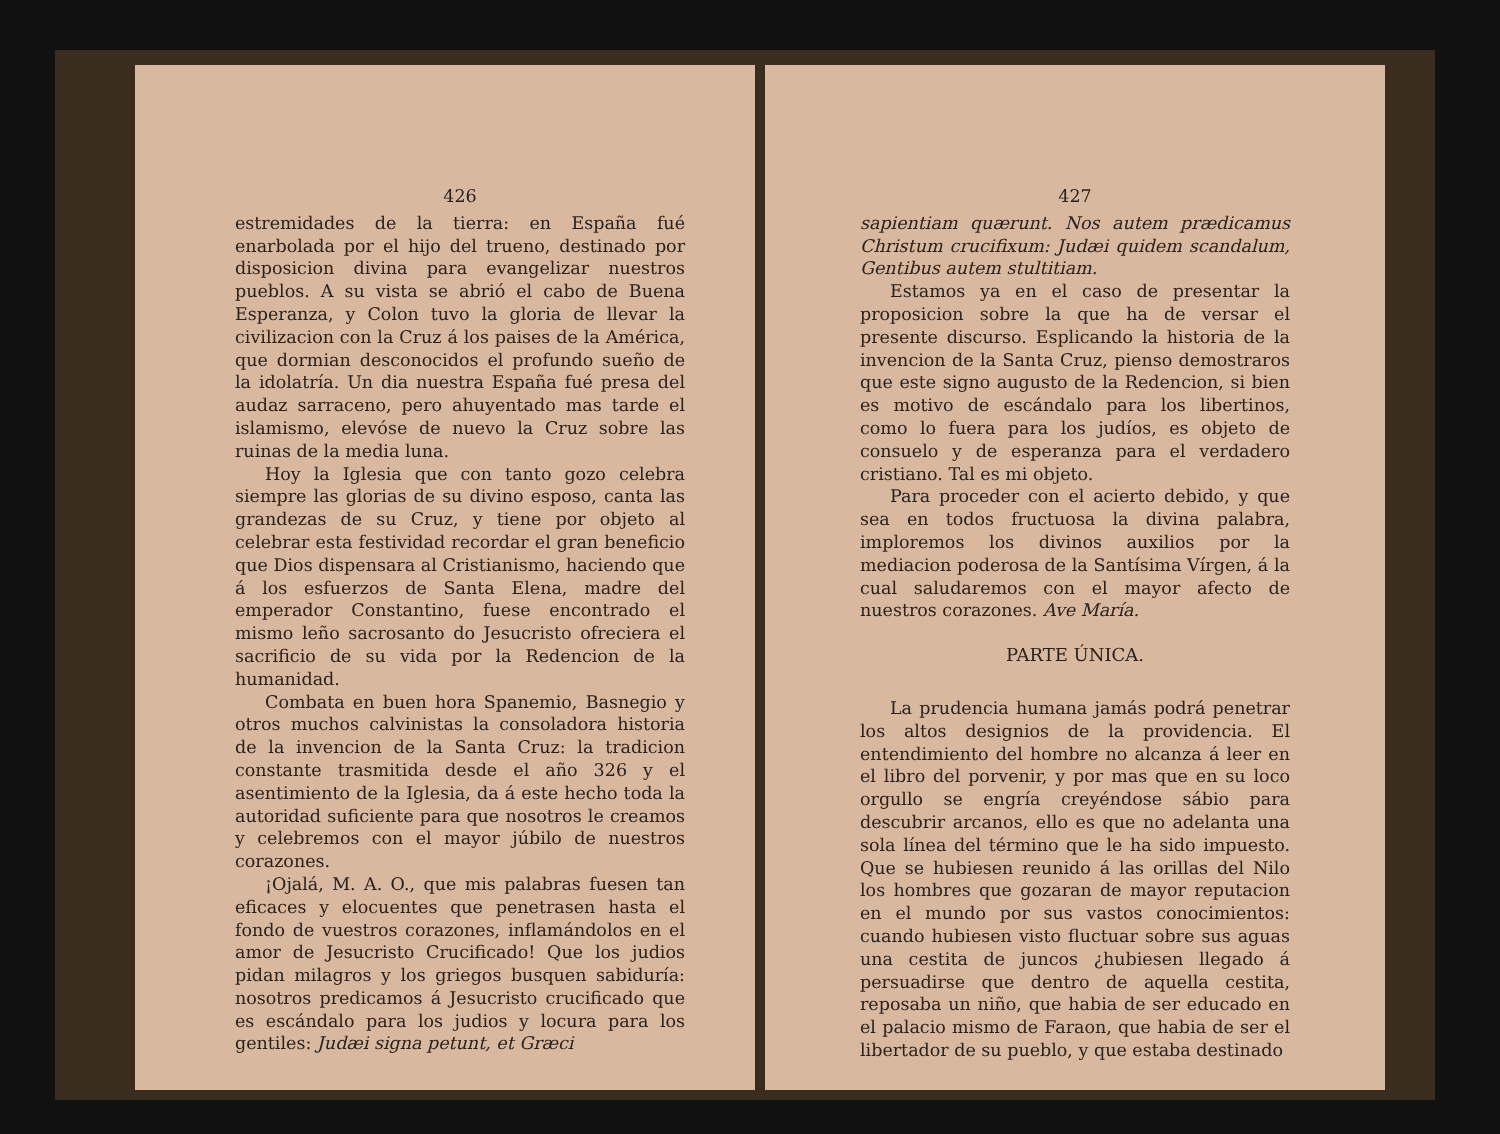426
estremidades de la tierra: en España fué enarbolada por el hijo del trueno, destinado por disposicion divina para evangelizar nuestros pueblos. A su vista se abrió el cabo de Buena Esperanza, y Colon tuvo la gloria de llevar la civilizacion con la Cruz á los paises de la América, que dormian desconocidos el profundo sueño de la idolatría. Un dia nuestra España fué presa del audaz sarraceno, pero ahuyentado mas tarde el islamismo, elevóse de nuevo la Cruz sobre las ruinas de la media luna.
Hoy la Iglesia que con tanto gozo celebra siempre las glorias de su divino esposo, canta las grandezas de su Cruz, y tiene por objeto al celebrar esta festividad recordar el gran beneficio que Dios dispensara al Cristianismo, haciendo que á los esfuerzos de Santa Elena, madre del emperador Constantino, fuese encontrado el mismo leño sacrosanto do Jesucristo ofreciera el sacrificio de su vida por la Redencion de la humanidad.
Combata en buen hora Spanemio, Basnegio y otros muchos calvinistas la consoladora historia de la invencion de la Santa Cruz: la tradicion constante trasmitida desde el año 326 y el asentimiento de la Iglesia, da á este hecho toda la autoridad suficiente para que nosotros le creamos y celebremos con el mayor júbilo de nuestros corazones.
¡Ojalá, M. A. O., que mis palabras fuesen tan eficaces y elocuentes que penetrasen hasta el fondo de vuestros corazones, inflamándolos en el amor de Jesucristo Crucificado! Que los judios pidan milagros y los griegos busquen sabiduría: nosotros predicamos á Jesucristo crucificado que es escándalo para los judios y locura para los gentiles: Judæi signa petunt, et Græci
427
sapientiam quærunt. Nos autem prædicamus Christum crucifixum: Judæi quidem scandalum, Gentibus autem stultitiam.
Estamos ya en el caso de presentar la proposicion sobre la que ha de versar el presente discurso. Esplicando la historia de la invencion de la Santa Cruz, pienso demostraros que este signo augusto de la Redencion, si bien es motivo de escándalo para los libertinos, como lo fuera para los judíos, es objeto de consuelo y de esperanza para el verdadero cristiano. Tal es mi objeto.
Para proceder con el acierto debido, y que sea en todos fructuosa la divina palabra, imploremos los divinos auxilios por la mediacion poderosa de la Santísima Vírgen, á la cual saludaremos con el mayor afecto de nuestros corazones. Ave María.
PARTE ÚNICA.
La prudencia humana jamás podrá penetrar los altos designios de la providencia. El entendimiento del hombre no alcanza á leer en el libro del porvenir, y por mas que en su loco orgullo se engría creyéndose sábio para descubrir arcanos, ello es que no adelanta una sola línea del término que le ha sido impuesto. Que se hubiesen reunido á las orillas del Nilo los hombres que gozaran de mayor reputacion en el mundo por sus vastos conocimientos: cuando hubiesen visto fluctuar sobre sus aguas una cestita de juncos ¿hubiesen llegado á persuadirse que dentro de aquella cestita, reposaba un niño, que habia de ser educado en el palacio mismo de Faraon, que habia de ser el libertador de su pueblo, y que estaba destinado